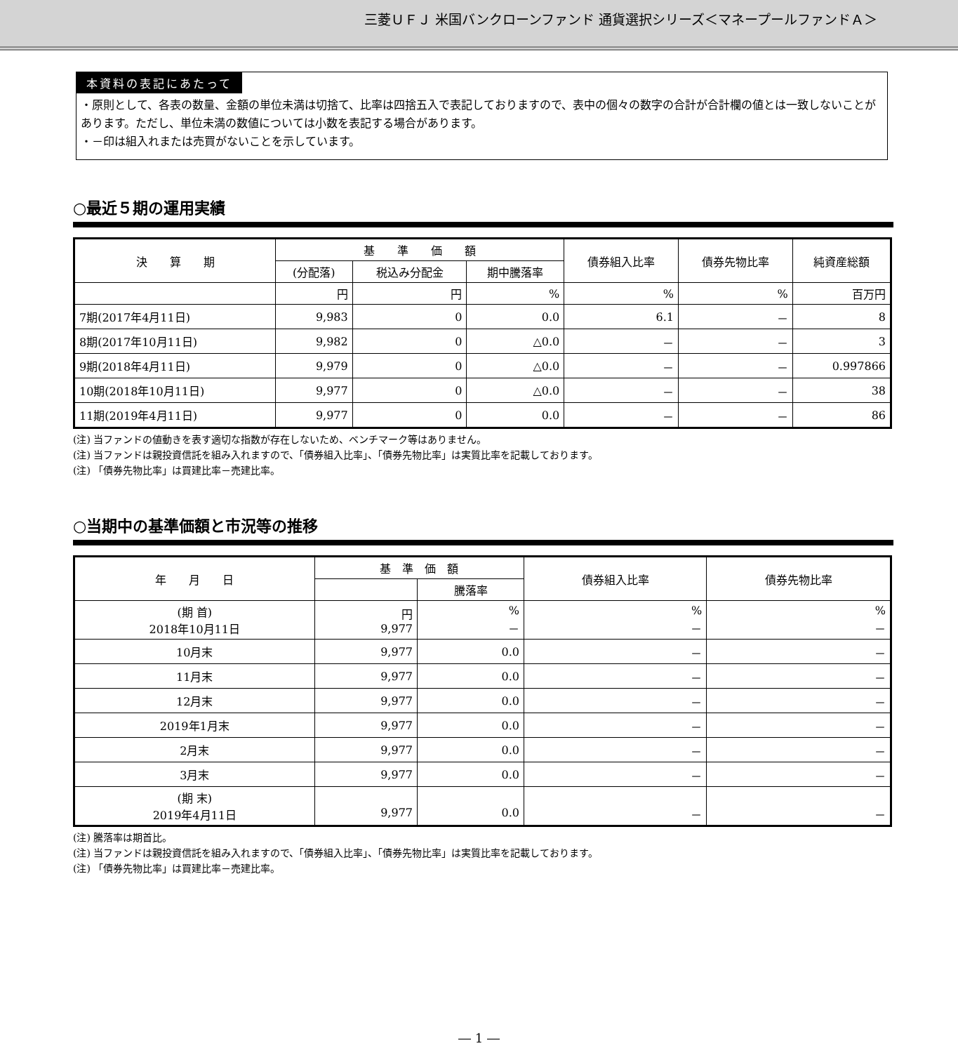三菱ＵＦＪ 米国バンクローンファンド 通貨選択シリーズ＜マネープールファンドＡ＞
本資料の表記にあたって
・原則として、各表の数量、金額の単位未満は切捨て、比率は四捨五入で表記しておりますので、表中の個々の数字の合計が合計欄の値とは一致しないことがあります。ただし、単位未満の数値については小数を表記する場合があります。
・－印は組入れまたは売買がないことを示しています。
○最近５期の運用実績
| 決 算 期 | 基 準 価 額 | | | 債券組入比率 | 債券先物比率 | 純資産総額 |
| --- | --- | --- | --- | --- | --- | --- |
| | (分配落) | 税込み分配金 | 期中騰落率 | | | |
| | 円 | 円 | % | % | % | 百万円 |
| 7期(2017年4月11日) | 9,983 | 0 | 0.0 | 6.1 | － | 8 |
| 8期(2017年10月11日) | 9,982 | 0 | △0.0 | － | － | 3 |
| 9期(2018年4月11日) | 9,979 | 0 | △0.0 | － | － | 0.997866 |
| 10期(2018年10月11日) | 9,977 | 0 | △0.0 | － | － | 38 |
| 11期(2019年4月11日) | 9,977 | 0 | 0.0 | － | － | 86 |
(注) 当ファンドの値動きを表す適切な指数が存在しないため、ベンチマーク等はありません。
(注) 当ファンドは親投資信託を組み入れますので、「債券組入比率」、「債券先物比率」は実質比率を記載しております。
(注) 「債券先物比率」は買建比率－売建比率。
○当期中の基準価額と市況等の推移
| 年 月 日 | 基 準 価 額 | | 債券組入比率 | 債券先物比率 |
| --- | --- | --- | --- | --- |
| | | 騰落率 | | |
| (期 首) 2018年10月11日 | 円 9,977 | % － | % － | % － |
| 10月末 | 9,977 | 0.0 | － | － |
| 11月末 | 9,977 | 0.0 | － | － |
| 12月末 | 9,977 | 0.0 | － | － |
| 2019年1月末 | 9,977 | 0.0 | － | － |
| 2月末 | 9,977 | 0.0 | － | － |
| 3月末 | 9,977 | 0.0 | － | － |
| (期 末) 2019年4月11日 | 9,977 | 0.0 | － | － |
(注) 騰落率は期首比。
(注) 当ファンドは親投資信託を組み入れますので、「債券組入比率」、「債券先物比率」は実質比率を記載しております。
(注) 「債券先物比率」は買建比率－売建比率。
― 1 ―